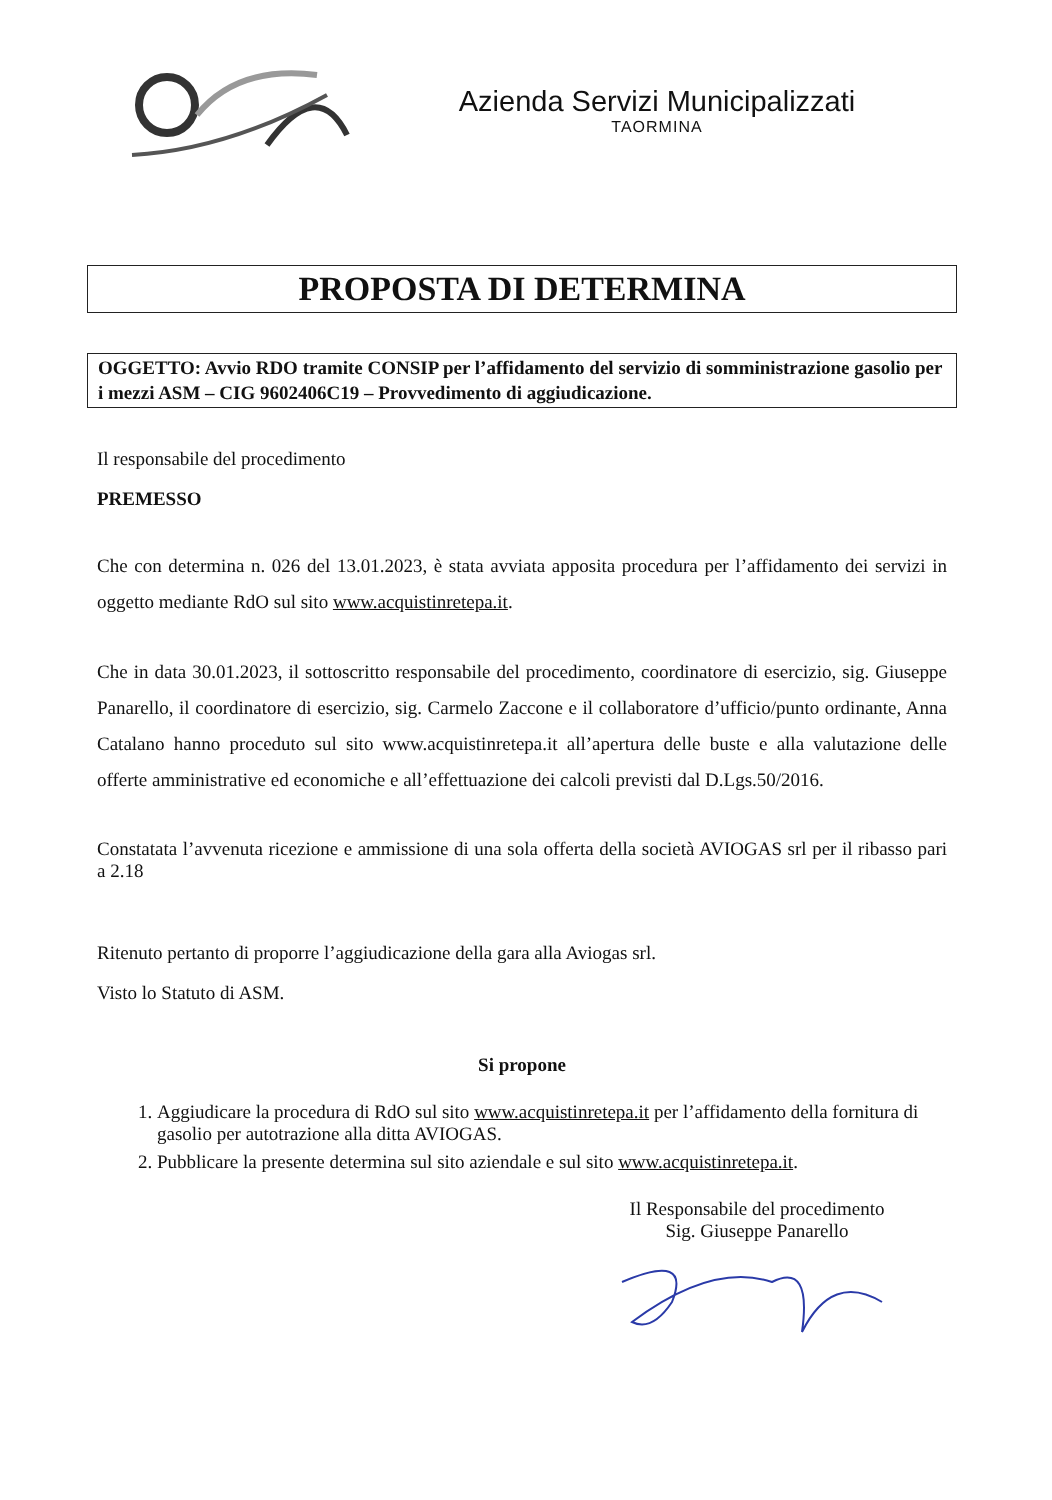Azienda Servizi Municipalizzati
TAORMINA
PROPOSTA DI DETERMINA
OGGETTO: Avvio RDO tramite CONSIP per l’affidamento del servizio di somministrazione gasolio per i mezzi ASM – CIG 9602406C19 – Provvedimento di aggiudicazione.
Il responsabile del procedimento
PREMESSO
Che con determina n. 026 del 13.01.2023, è stata avviata apposita procedura per l’affidamento dei servizi in oggetto mediante RdO sul sito www.acquistinretepa.it.
Che in data 30.01.2023, il sottoscritto responsabile del procedimento, coordinatore di esercizio, sig. Giuseppe Panarello, il coordinatore di esercizio, sig. Carmelo Zaccone e il collaboratore d’ufficio/punto ordinante, Anna Catalano hanno proceduto sul sito www.acquistinretepa.it all’apertura delle buste e alla valutazione delle offerte amministrative ed economiche e all’effettuazione dei calcoli previsti dal D.Lgs.50/2016.
Constatata l’avvenuta ricezione e ammissione di una sola offerta della società AVIOGAS srl per il ribasso pari a 2.18
Ritenuto pertanto di proporre l’aggiudicazione della gara alla Aviogas srl.
Visto lo Statuto di ASM.
Si propone
1. Aggiudicare la procedura di RdO sul sito www.acquistinretepa.it per l’affidamento della fornitura di gasolio per autotrazione alla ditta AVIOGAS.
2. Pubblicare la presente determina sul sito aziendale e sul sito www.acquistinretepa.it.
Il Responsabile del procedimento
Sig. Giuseppe Panarello